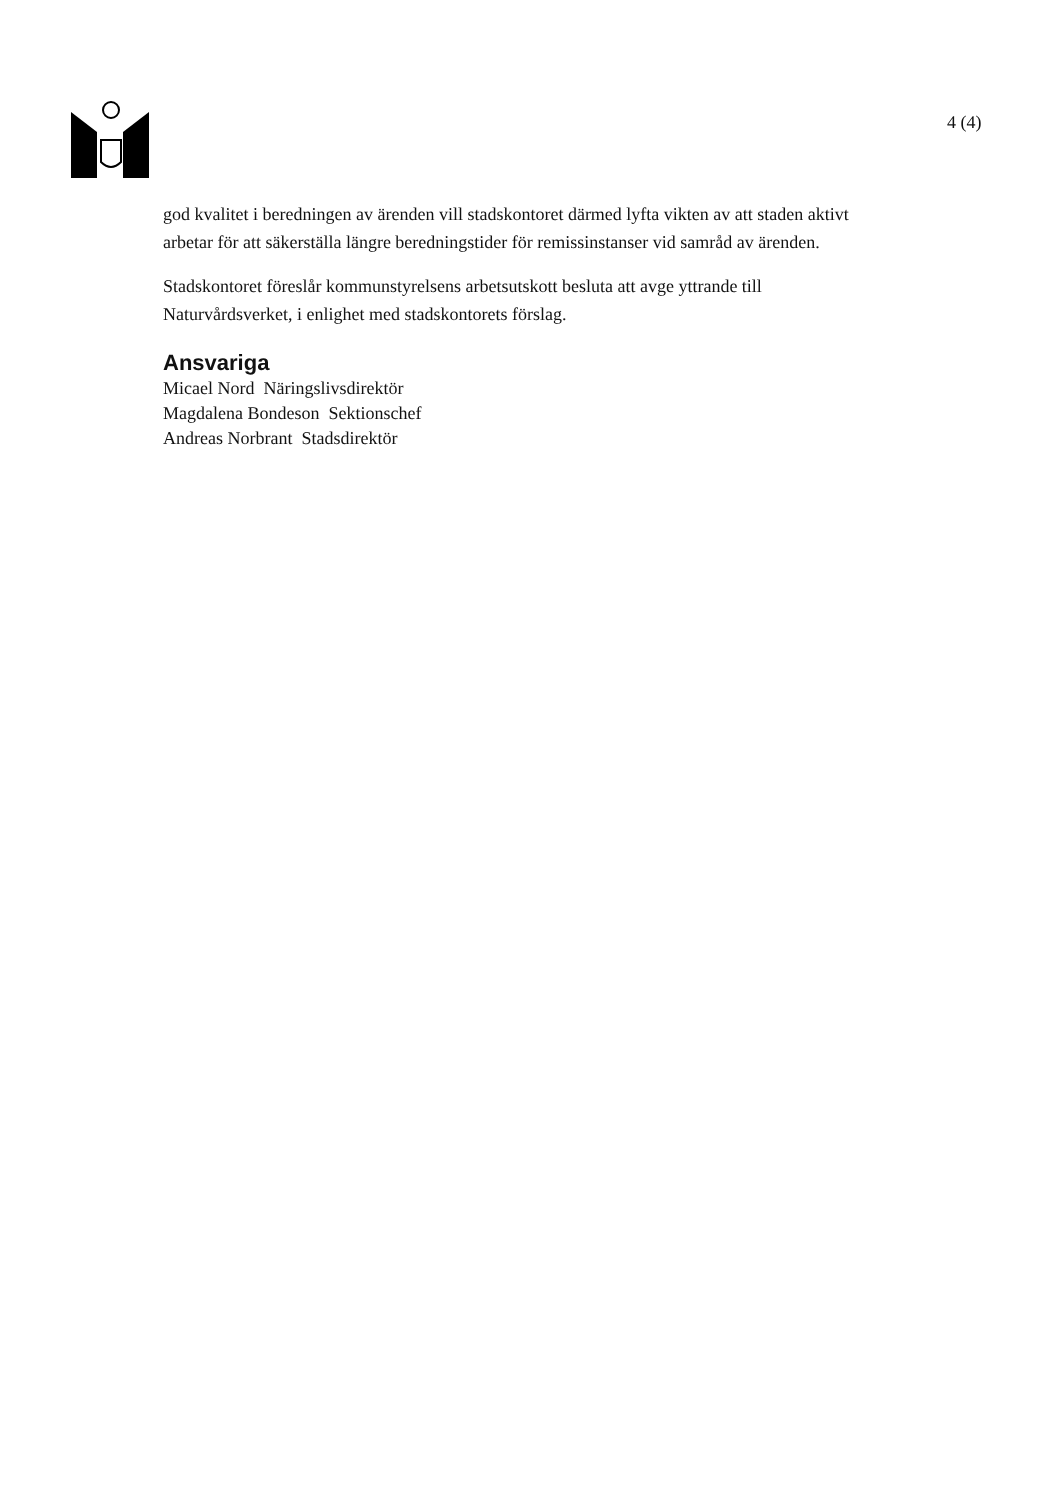4 (4)
god kvalitet i beredningen av ärenden vill stadskontoret därmed lyfta vikten av att staden aktivt arbetar för att säkerställa längre beredningstider för remissinstanser vid samråd av ärenden.
Stadskontoret föreslår kommunstyrelsens arbetsutskott besluta att avge yttrande till Naturvårdsverket, i enlighet med stadskontorets förslag.
Ansvariga
Micael Nord Näringslivsdirektör
Magdalena Bondeson Sektionschef
Andreas Norbrant Stadsdirektör